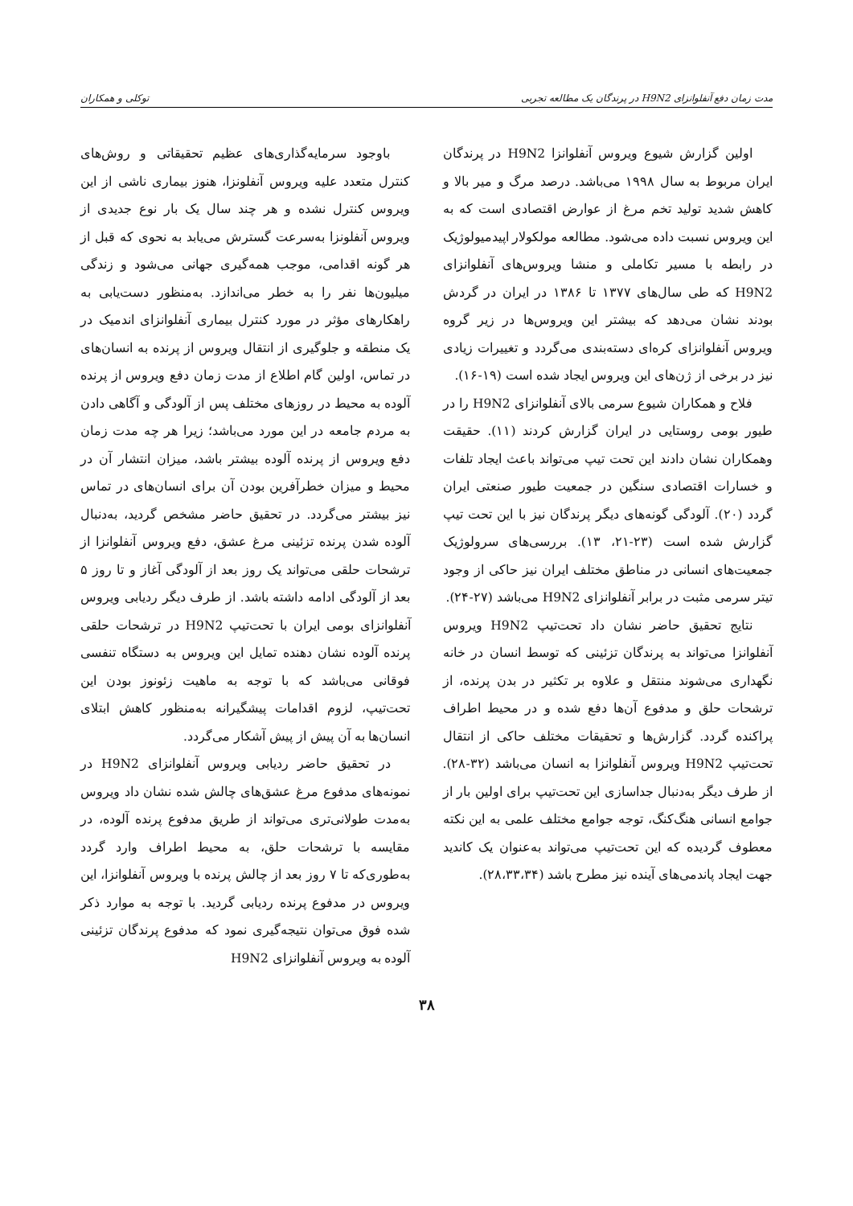مدت زمان دفع آنفلوانزای H9N2 در پرندگان یک مطالعه تجربی توکلی و همکاران
اولین گزارش شیوع ویروس آنفلوانزا H9N2 در پرندگان ایران مربوط به سال ۱۹۹۸ می‌باشد. درصد مرگ و میر بالا و کاهش شدید تولید تخم مرغ از عوارض اقتصادی است که به این ویروس نسبت داده می‌شود. مطالعه مولکولار اپیدمیولوژیک در رابطه با مسیر تکاملی و منشا ویروس‌های آنفلوانزای H9N2 که طی سال‌های ۱۳۷۷ تا ۱۳۸۶ در ایران در گردش بودند نشان می‌دهد که بیشتر این ویروس‌ها در زیر گروه ویروس آنفلوانزای کره‌ای دسته‌بندی می‌گردد و تغییرات زیادی نیز در برخی از ژن‌های این ویروس ایجاد شده است (۱۹-۱۶).
فلاح و همکاران شیوع سرمی بالای آنفلوانزای H9N2 را در طیور بومی روستایی در ایران گزارش کردند (۱۱). حقیقت وهمکاران نشان دادند این تحت تیپ می‌تواند باعث ایجاد تلفات و خسارات اقتصادی سنگین در جمعیت طیور صنعتی ایران گردد (۲۰). آلودگی گونه‌های دیگر پرندگان نیز با این تحت تیپ گزارش شده است (۲۳-۲۱، ۱۳). بررسی‌های سرولوژیک جمعیت‌های انسانی در مناطق مختلف ایران نیز حاکی از وجود تیتر سرمی مثبت در برابر آنفلوانزای H9N2 می‌باشد (۲۷-۲۴).
نتایج تحقیق حاضر نشان داد تحت‌تیپ H9N2 ویروس آنفلوانزا می‌تواند به پرندگان تزئینی که توسط انسان در خانه نگهداری می‌شوند منتقل و علاوه بر تکثیر در بدن پرنده، از ترشحات حلق و مدفوع آن‌ها دفع شده و در محیط اطراف پراکنده گردد. گزارش‌ها و تحقیقات مختلف حاکی از انتقال تحت‌تیپ H9N2 ویروس آنفلوانزا به انسان می‌باشد (۳۲-۲۸). از طرف دیگر به‌دنبال جداسازی این تحت‌تیپ برای اولین بار از جوامع انسانی هنگ‌کنگ، توجه جوامع مختلف علمی به این نکته معطوف گردیده که این تحت‌تیپ می‌تواند به‌عنوان یک کاندید جهت ایجاد پاندمی‌های آینده نیز مطرح باشد (۲۸،۳۳،۳۴).
باوجود سرمایه‌گذاری‌های عظیم تحقیقاتی و روش‌های کنترل متعدد علیه ویروس آنفلونزا، هنوز بیماری ناشی از این ویروس کنترل نشده و هر چند سال یک بار نوع جدیدی از ویروس آنفلونزا به‌سرعت گسترش می‌یابد به نحوی که قبل از هر گونه اقدامی، موجب همه‌گیری جهانی می‌شود و زندگی میلیون‌ها نفر را به خطر می‌اندازد. به‌منظور دست‌یابی به راهکارهای مؤثر در مورد کنترل بیماری آنفلوانزای اندمیک در یک منطقه و جلوگیری از انتقال ویروس از پرنده به انسان‌های در تماس، اولین گام اطلاع از مدت زمان دفع ویروس از پرنده آلوده به محیط در روزهای مختلف پس از آلودگی و آگاهی دادن به مردم جامعه در این مورد می‌باشد؛ زیرا هر چه مدت زمان دفع ویروس از پرنده آلوده بیشتر باشد، میزان انتشار آن در محیط و میزان خطرآفرین بودن آن برای انسان‌های در تماس نیز بیشتر می‌گردد. در تحقیق حاضر مشخص گردید، به‌دنبال آلوده شدن پرنده تزئینی مرغ عشق، دفع ویروس آنفلوانزا از ترشحات حلقی می‌تواند یک روز بعد از آلودگی آغاز و تا روز ۵ بعد از آلودگی ادامه داشته باشد. از طرف دیگر ردیابی ویروس آنفلوانزای بومی ایران با تحت‌تیپ H9N2 در ترشحات حلقی پرنده آلوده نشان دهنده تمایل این ویروس به دستگاه تنفسی فوقانی می‌باشد که با توجه به ماهیت زئونوز بودن این تحت‌تیپ، لزوم اقدامات پیشگیرانه به‌منظور کاهش ابتلای انسان‌ها به آن پیش از پیش آشکار می‌گردد.
در تحقیق حاضر ردیابی ویروس آنفلوانزای H9N2 در نمونه‌های مدفوع مرغ عشق‌های چالش شده نشان داد ویروس به‌مدت طولانی‌تری می‌تواند از طریق مدفوع پرنده آلوده، در مقایسه با ترشحات حلق، به محیط اطراف وارد گردد به‌طوری‌که تا ۷ روز بعد از چالش پرنده با ویروس آنفلوانزا، این ویروس در مدفوع پرنده ردیابی گردید. با توجه به موارد ذکر شده فوق می‌توان نتیجه‌گیری نمود که مدفوع پرندگان تزئینی آلوده به ویروس آنفلوانزای H9N2
۳۸